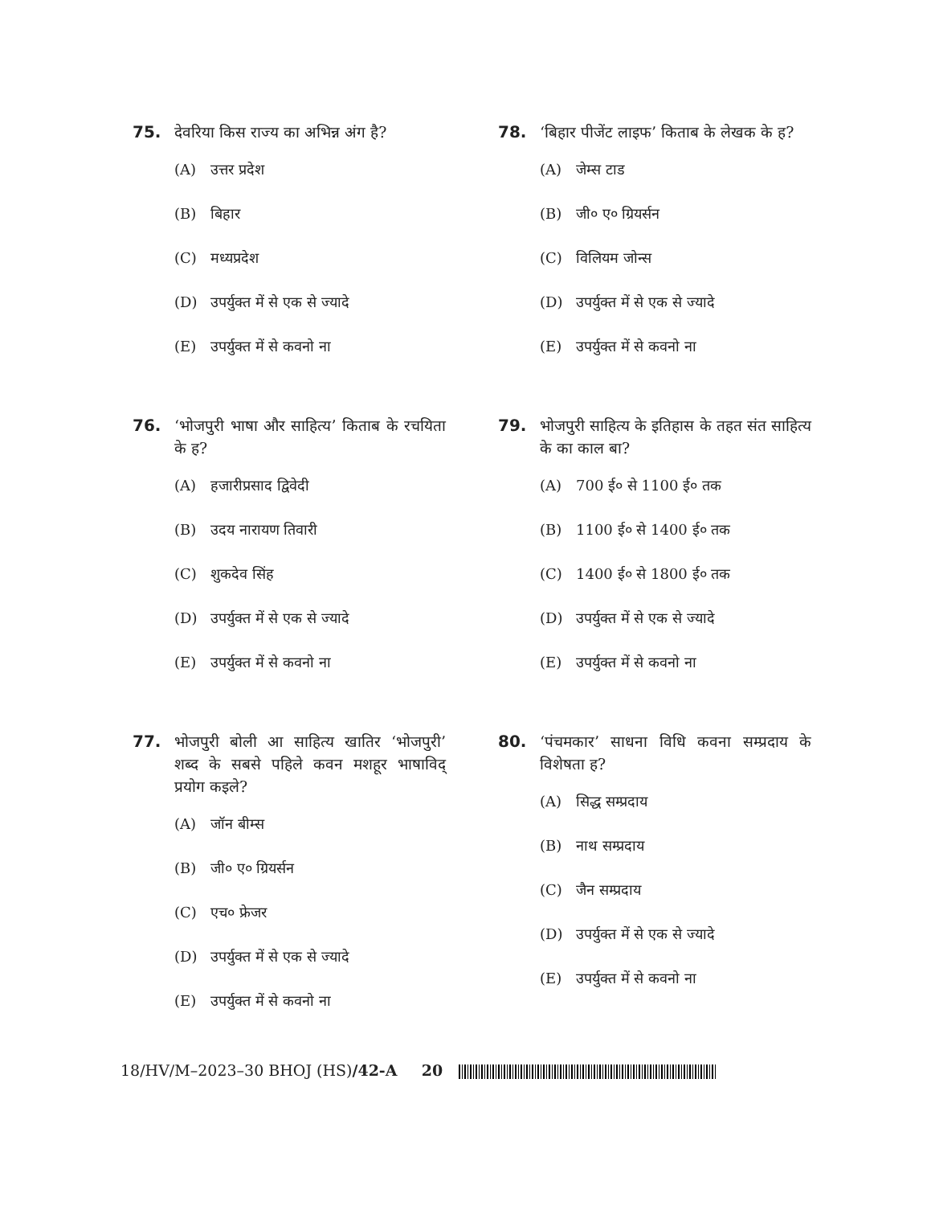75. देवरिया किस राज्य का अभिन्न अंग है?
(A) उत्तर प्रदेश
(B) बिहार
(C) मध्यप्रदेश
(D) उपर्युक्त में से एक से ज्यादे
(E) उपर्युक्त में से कवनो ना
76. ‘भोजपुरी भाषा और साहित्य’ किताब के रचयिता के ह?
(A) हजारीप्रसाद द्विवेदी
(B) उदय नारायण तिवारी
(C) शुकदेव सिंह
(D) उपर्युक्त में से एक से ज्यादे
(E) उपर्युक्त में से कवनो ना
77. भोजपुरी बोली आ साहित्य खातिर ‘भोजपुरी’ शब्द के सबसे पहिले कवन मशहूर भाषाविद् प्रयोग कइले?
(A) जॉन बीम्स
(B) जी० ए० ग्रियर्सन
(C) एच० फ्रेजर
(D) उपर्युक्त में से एक से ज्यादे
(E) उपर्युक्त में से कवनो ना
78. ‘बिहार पीजेंट लाइफ’ किताब के लेखक के ह?
(A) जेम्स टाड
(B) जी० ए० ग्रियर्सन
(C) विलियम जोन्स
(D) उपर्युक्त में से एक से ज्यादे
(E) उपर्युक्त में से कवनो ना
79. भोजपुरी साहित्य के इतिहास के तहत संत साहित्य के का काल बा?
(A) 700 ई० से 1100 ई० तक
(B) 1100 ई० से 1400 ई० तक
(C) 1400 ई० से 1800 ई० तक
(D) उपर्युक्त में से एक से ज्यादे
(E) उपर्युक्त में से कवनो ना
80. ‘पंचमकार’ साधना विधि कवना सम्प्रदाय के विशेषता ह?
(A) सिद्ध सम्प्रदाय
(B) नाथ सम्प्रदाय
(C) जैन सम्प्रदाय
(D) उपर्युक्त में से एक से ज्यादे
(E) उपर्युक्त में से कवनो ना
18/HV/M–2023–30 BHOJ (HS)/42-A 20